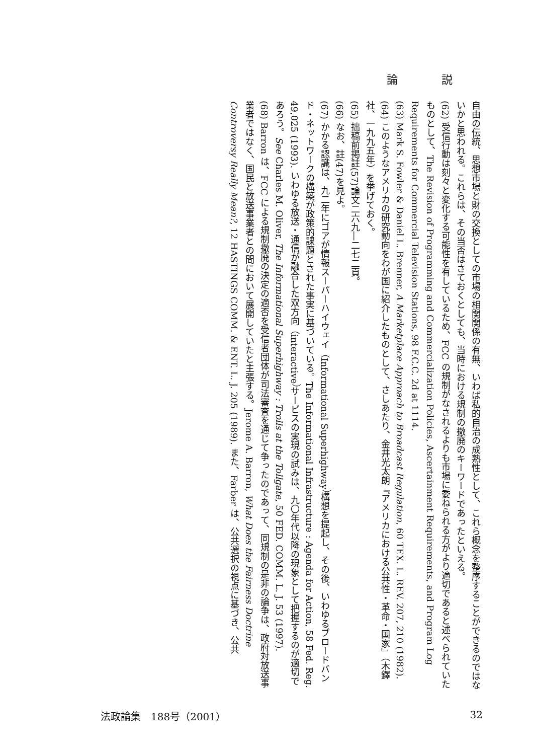論 説
自由の伝統、思想市場と財の交換としての市場の相関関係の有無、いわば私的自治の成熟性として、これら概念を整序することができるのではないかと思われる。これらは、その当否はさておくとしても、当時における規制の撤廃のキーワードであったといえる。
(62) 受信行動は刻々と変化する可能性を有しているため、FCC の規制がなされるよりも市場に委ねられる方がより適切であると述べられていたものとして、The Revision of Programming and Commercialization Policies, Ascertainment Requirements, and Program Log Requirements for Commercial Television Stations, 98 F.C.C. 2d at 1114.
(63) Mark S. Fowler & Daniel L. Brenner, A Marketplace Approach to Broadcast Regulation, 60 TEX. L. REV. 207, 210 (1982).
(64) このようなアメリカの研究動向をわが国に紹介したものとして、さしあたり、金井光太朗『アメリカにおける公共性・革命・国家』（木鐸社、一九九五年）を挙げておく。
(65) 拙稿前掲註(57)論文二六九―二七二頁。
(66) なお、註(47)を見よ。
(67) かかる認識は、九二年にゴアが情報スーパーハイウェイ（Informational Superhighway）構想を提起し、その後、いわゆるブロードバンド・ネットワークの構築が政策的課題とされた事実に基づいている。The Informational Infrastructure : Agenda for Action, 58 Fed. Reg. 49,025 (1993). いわゆる放送・通信が融合した双方向（interactive）サービスの実現の試みは、九〇年代以降の現象として把握するのが適切であろう。See Charles M. Oliver, The Informational Superhighway : Trolls at the Tollgate, 50 FED. COMM. L. J. 53 (1997).
(68) Barron は、FCC による規制撤廃の決定の適否を受信者団体が司法審査を通じて争ったのであって、同規制の是非の論争は、政府対放送事業者ではなく、国民と放送事業者との間において展開していたと主張する。Jerome A. Barron, What Does the Fairness Doctrine Controversy Really Mean?, 12 HASTINGS COMM. & ENT. L. J. 205 (1989). また、Farber は、公共選択の視点に基づき、公共
法政論集　188号（2001） 32